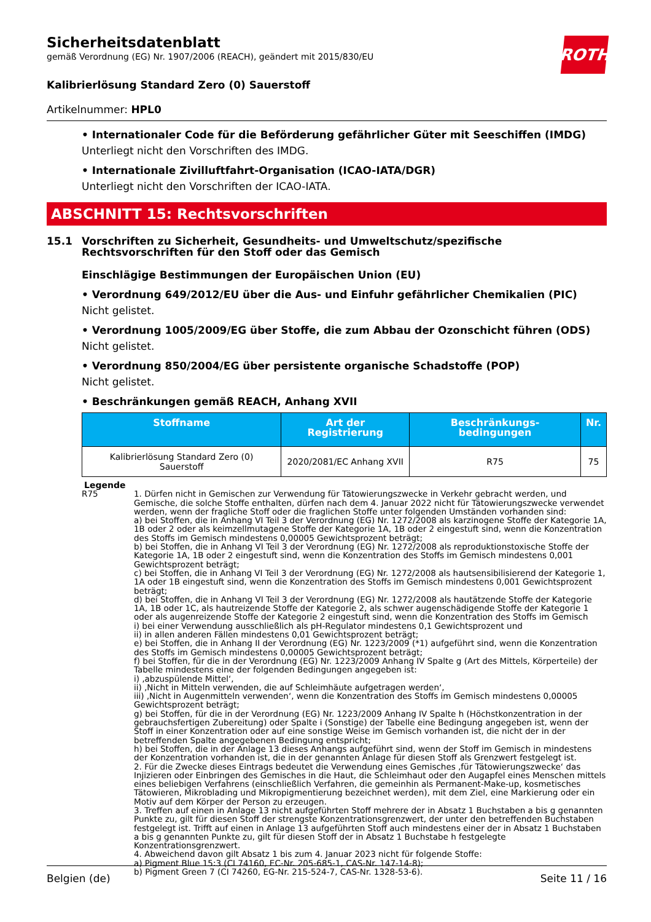Sicherheitsdatenblatt
gemäß Verordnung (EG) Nr. 1907/2006 (REACH), geändert mit 2015/830/EU
ROTH
Kalibrierlösung Standard Zero (0) Sauerstoff
Artikelnummer: HPL0
• Internationaler Code für die Beförderung gefährlicher Güter mit Seeschiffen (IMDG)
Unterliegt nicht den Vorschriften des IMDG.
• Internationale Zivilluftfahrt-Organisation (ICAO-IATA/DGR)
Unterliegt nicht den Vorschriften der ICAO-IATA.
ABSCHNITT 15: Rechtsvorschriften
15.1 Vorschriften zu Sicherheit, Gesundheits- und Umweltschutz/spezifische Rechtsvorschriften für den Stoff oder das Gemisch
Einschlägige Bestimmungen der Europäischen Union (EU)
• Verordnung 649/2012/EU über die Aus- und Einfuhr gefährlicher Chemikalien (PIC)
Nicht gelistet.
• Verordnung 1005/2009/EG über Stoffe, die zum Abbau der Ozonschicht führen (ODS)
Nicht gelistet.
• Verordnung 850/2004/EG über persistente organische Schadstoffe (POP)
Nicht gelistet.
• Beschränkungen gemäß REACH, Anhang XVII
| Stoffname | Art der Registrierung | Beschränkungs-bedingungen | Nr. |
| --- | --- | --- | --- |
| Kalibrierlösung Standard Zero (0) Sauerstoff | 2020/2081/EC Anhang XVII | R75 | 75 |
Legende
R75 1. Dürfen nicht in Gemischen zur Verwendung für Tätowierungszwecke in Verkehr gebracht werden, und Gemische, die solche Stoffe enthalten, dürfen nach dem 4. Januar 2022 nicht für Tätowierungszwecke verwendet werden, wenn der fragliche Stoff oder die fraglichen Stoffe unter folgenden Umständen vorhanden sind:
a) bei Stoffen, die in Anhang VI Teil 3 der Verordnung (EG) Nr. 1272/2008 als karzinogene Stoffe der Kategorie 1A, 1B oder 2 oder als keimzellmutagene Stoffe der Kategorie 1A, 1B oder 2 eingestuft sind, wenn die Konzentration des Stoffs im Gemisch mindestens 0,00005 Gewichtsprozent beträgt;
b) bei Stoffen, die in Anhang VI Teil 3 der Verordnung (EG) Nr. 1272/2008 als reproduktionstoxische Stoffe der Kategorie 1A, 1B oder 2 eingestuft sind, wenn die Konzentration des Stoffs im Gemisch mindestens 0,001 Gewichtsprozent beträgt;
c) bei Stoffen, die in Anhang VI Teil 3 der Verordnung (EG) Nr. 1272/2008 als hautsensibilisierend der Kategorie 1, 1A oder 1B eingestuft sind, wenn die Konzentration des Stoffs im Gemisch mindestens 0,001 Gewichtsprozent beträgt;
d) bei Stoffen, die in Anhang VI Teil 3 der Verordnung (EG) Nr. 1272/2008 als hautätzende Stoffe der Kategorie 1A, 1B oder 1C, als hautreizende Stoffe der Kategorie 2, als schwer augenschädigende Stoffe der Kategorie 1 oder als augenreizende Stoffe der Kategorie 2 eingestuft sind, wenn die Konzentration des Stoffs im Gemisch
i) bei einer Verwendung ausschließlich als pH-Regulator mindestens 0,1 Gewichtsprozent und
ii) in allen anderen Fällen mindestens 0,01 Gewichtsprozent beträgt;
e) bei Stoffen, die in Anhang II der Verordnung (EG) Nr. 1223/2009 (*1) aufgeführt sind, wenn die Konzentration des Stoffs im Gemisch mindestens 0,00005 Gewichtsprozent beträgt;
f) bei Stoffen, für die in der Verordnung (EG) Nr. 1223/2009 Anhang IV Spalte g (Art des Mittels, Körperteile) der Tabelle mindestens eine der folgenden Bedingungen angegeben ist:
i) ‚abzuspülende Mittel‘,
ii) ‚Nicht in Mitteln verwenden, die auf Schleimhäute aufgetragen werden‘,
iii) ‚Nicht in Augenmitteln verwenden‘, wenn die Konzentration des Stoffs im Gemisch mindestens 0,00005 Gewichtsprozent beträgt;
g) bei Stoffen, für die in der Verordnung (EG) Nr. 1223/2009 Anhang IV Spalte h (Höchstkonzentration in der gebrauchsfertigen Zubereitung) oder Spalte i (Sonstige) der Tabelle eine Bedingung angegeben ist, wenn der Stoff in einer Konzentration oder auf eine sonstige Weise im Gemisch vorhanden ist, die nicht der in der betreffenden Spalte angegebenen Bedingung entspricht;
h) bei Stoffen, die in der Anlage 13 dieses Anhangs aufgeführt sind, wenn der Stoff im Gemisch in mindestens der Konzentration vorhanden ist, die in der genannten Anlage für diesen Stoff als Grenzwert festgelegt ist.
2. Für die Zwecke dieses Eintrags bedeutet die Verwendung eines Gemisches ‚für Tätowierungszwecke‘ das Injizieren oder Einbringen des Gemisches in die Haut, die Schleimhaut oder den Augapfel eines Menschen mittels eines beliebigen Verfahrens (einschließlich Verfahren, die gemeinhin als Permanent-Make-up, kosmetisches Tätowieren, Mikroblading und Mikropigmentierung bezeichnet werden), mit dem Ziel, eine Markierung oder ein Motiv auf dem Körper der Person zu erzeugen.
3. Treffen auf einen in Anlage 13 nicht aufgeführten Stoff mehrere der in Absatz 1 Buchstaben a bis g genannten Punkte zu, gilt für diesen Stoff der strengste Konzentrationsgrenzwert, der unter den betreffenden Buchstaben festgelegt ist. Trifft auf einen in Anlage 13 aufgeführten Stoff auch mindestens einer der in Absatz 1 Buchstaben a bis g genannten Punkte zu, gilt für diesen Stoff der in Absatz 1 Buchstabe h festgelegte Konzentrationsgrenzwert.
4. Abweichend davon gilt Absatz 1 bis zum 4. Januar 2023 nicht für folgende Stoffe:
a) Pigment Blue 15:3 (CI 74160, EC-Nr. 205-685-1, CAS-Nr. 147-14-8);
b) Pigment Green 7 (CI 74260, EG-Nr. 215-524-7, CAS-Nr. 1328-53-6).
Belgien (de) Seite 11 / 16